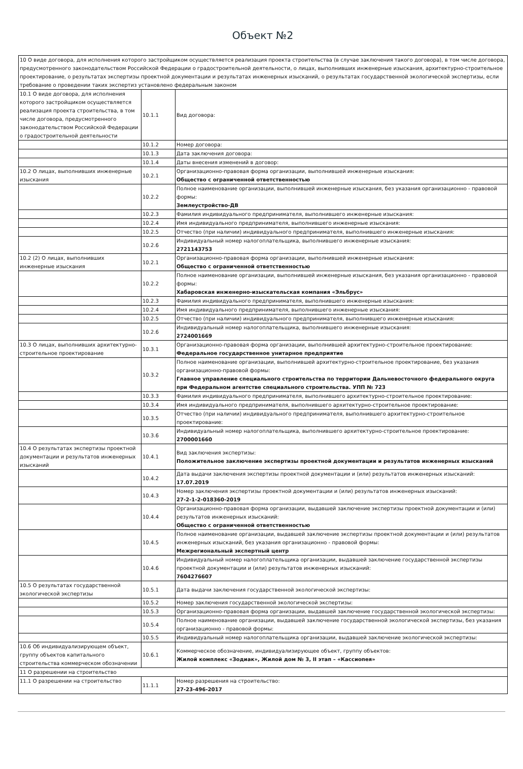Объект №2
| 10 О виде договора, для исполнения которого застройщиком осуществляется реализация проекта строительства (в случае заключения такого договора), в том числе договора, предусмотренного законодательством Российской Федерации о градостроительной деятельности, о лицах, выполнивших инженерные изыскания, архитектурно-строительное проектирование, о результатах экспертизы проектной документации и результатах инженерных изысканий, о результатах государственной экологической экспертизы, если требование о проведении таких экспертиз установлено федеральным законом | | |
| 10.1 О виде договора, для исполнения которого застройщиком осуществляется реализация проекта строительства, в том числе договора, предусмотренного законодательством Российской Федерации о градостроительной деятельности | 10.1.1 | Вид договора: |
| | 10.1.2 | Номер договора: |
| | 10.1.3 | Дата заключения договора: |
| | 10.1.4 | Даты внесения изменений в договор: |
| 10.2 О лицах, выполнивших инженерные изыскания | 10.2.1 | Организационно-правовая форма организации, выполнившей инженерные изыскания: Общество с ограниченной ответственностью |
| | 10.2.2 | Полное наименование организации, выполнившей инженерные изыскания, без указания организационно - правовой формы: Землеустройство-ДВ |
| | 10.2.3 | Фамилия индивидуального предпринимателя, выполнившего инженерные изыскания: |
| | 10.2.4 | Имя индивидуального предпринимателя, выполнившего инженерные изыскания: |
| | 10.2.5 | Отчество (при наличии) индивидуального предпринимателя, выполнившего инженерные изыскания: |
| | 10.2.6 | Индивидуальный номер налогоплательщика, выполнившего инженерные изыскания: 2721143753 |
| 10.2 (2) О лицах, выполнивших инженерные изыскания | 10.2.1 | Организационно-правовая форма организации, выполнившей инженерные изыскания: Общество с ограниченной ответственностью |
| | 10.2.2 | Полное наименование организации, выполнившей инженерные изыскания, без указания организационно - правовой формы: Хабаровская инженерно-изыскательская компания «Эльбрус» |
| | 10.2.3 | Фамилия индивидуального предпринимателя, выполнившего инженерные изыскания: |
| | 10.2.4 | Имя индивидуального предпринимателя, выполнившего инженерные изыскания: |
| | 10.2.5 | Отчество (при наличии) индивидуального предпринимателя, выполнившего инженерные изыскания: |
| | 10.2.6 | Индивидуальный номер налогоплательщика, выполнившего инженерные изыскания: 2724001669 |
| 10.3 О лицах, выполнивших архитектурно-строительное проектирование | 10.3.1 | Организационно-правовая форма организации, выполнившей архитектурно-строительное проектирование: Федеральное государственное унитарное предприятие |
| | 10.3.2 | Полное наименование организации, выполнившей архитектурно-строительное проектирование, без указания организационно-правовой формы: Главное управление специального строительства по территории Дальневосточного федерального округа при Федеральном агентстве специального строительства. УПП № 723 |
| | 10.3.3 | Фамилия индивидуального предпринимателя, выполнившего архитектурно-строительное проектирование: |
| | 10.3.4 | Имя индивидуального предпринимателя, выполнившего архитектурно-строительное проектирование: |
| | 10.3.5 | Отчество (при наличии) индивидуального предпринимателя, выполнившего архитектурно-строительное проектирование: |
| | 10.3.6 | Индивидуальный номер налогоплательщика, выполнившего архитектурно-строительное проектирование: 2700001660 |
| 10.4 О результатах экспертизы проектной документации и результатов инженерных изысканий | 10.4.1 | Вид заключения экспертизы: Положительное заключение экспертизы проектной документации и результатов инженерных изысканий |
| | 10.4.2 | Дата выдачи заключения экспертизы проектной документации и (или) результатов инженерных изысканий: 17.07.2019 |
| | 10.4.3 | Номер заключения экспертизы проектной документации и (или) результатов инженерных изысканий: 27-2-1-2-018360-2019 |
| | 10.4.4 | Организационно-правовая форма организации, выдавшей заключение экспертизы проектной документации и (или) результатов инженерных изысканий: Общество с ограниченной ответственностью |
| | 10.4.5 | Полное наименование организации, выдавшей заключение экспертизы проектной документации и (или) результатов инженерных изысканий, без указания организационно - правовой формы: Межрегиональный экспертный центр |
| | 10.4.6 | Индивидуальный номер налогоплательщика организации, выдавшей заключение государственной экспертизы проектной документации и (или) результатов инженерных изысканий: 7604276607 |
| 10.5 О результатах государственной экологической экспертизы | 10.5.1 | Дата выдачи заключения государственной экологической экспертизы: |
| | 10.5.2 | Номер заключения государственной экологической экспертизы: |
| | 10.5.3 | Организационно-правовая форма организации, выдавшей заключение государственной экологической экспертизы: |
| | 10.5.4 | Полное наименование организации, выдавшей заключение государственной экологической экспертизы, без указания организационно - правовой формы: |
| | 10.5.5 | Индивидуальный номер налогоплательщика организации, выдавшей заключение экологической экспертизы: |
| 10.6 Об индивидуализирующем объект, группу объектов капитального строительства коммерческом обозначении | 10.6.1 | Коммерческое обозначение, индивидуализирующее объект, группу объектов: Жилой комплекс «Зодиак», Жилой дом № 3, II этап – «Кассиопея» |
| 11 О разрешении на строительство | | |
| 11.1 О разрешении на строительство | 11.1.1 | Номер разрешения на строительство: 27-23-496-2017 |